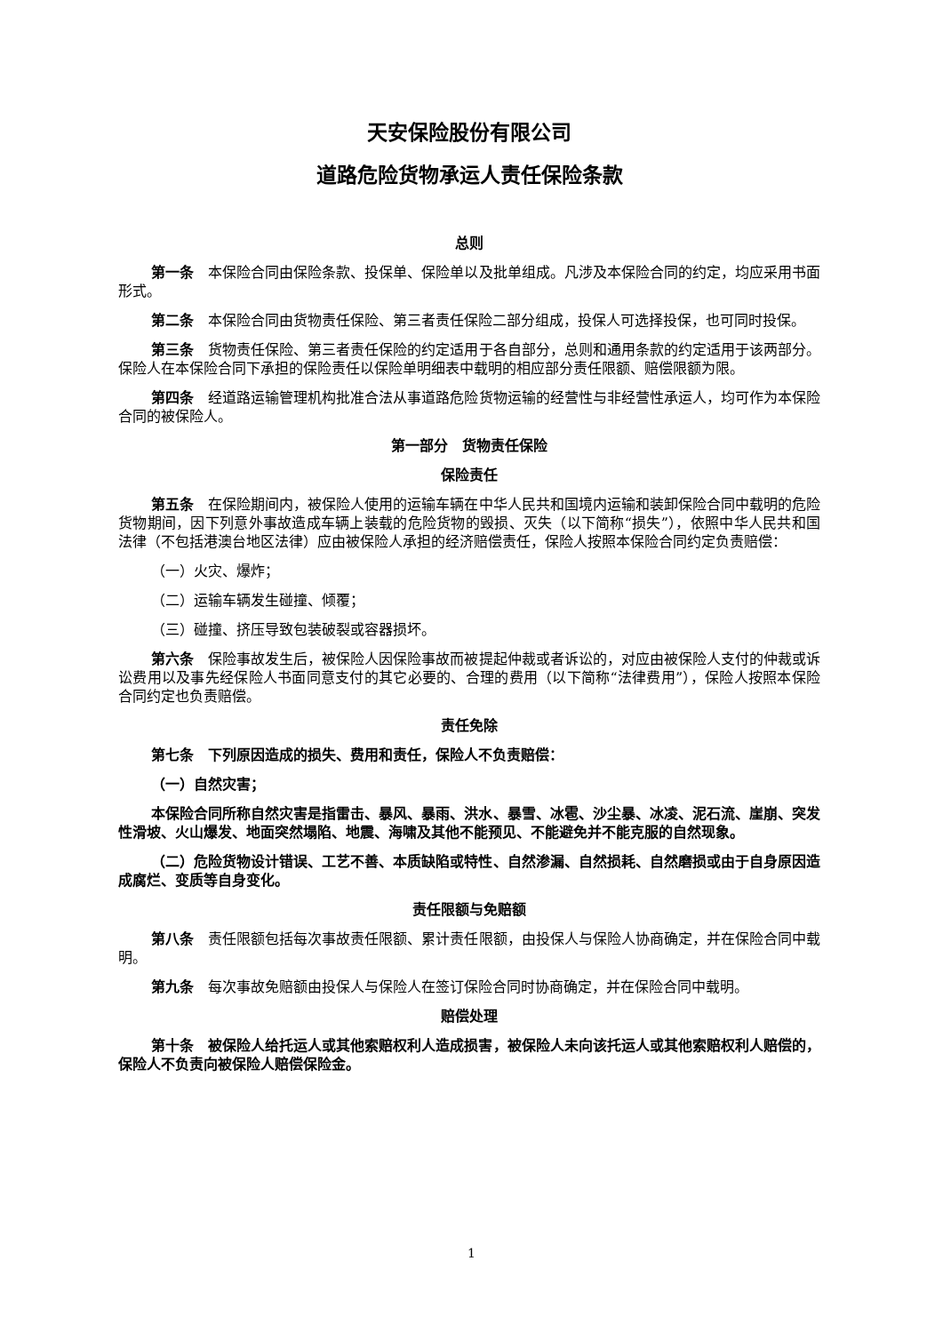天安保险股份有限公司
道路危险货物承运人责任保险条款
总则
第一条　本保险合同由保险条款、投保单、保险单以及批单组成。凡涉及本保险合同的约定，均应采用书面形式。
第二条　本保险合同由货物责任保险、第三者责任保险二部分组成，投保人可选择投保，也可同时投保。
第三条　货物责任保险、第三者责任保险的约定适用于各自部分，总则和通用条款的约定适用于该两部分。保险人在本保险合同下承担的保险责任以保险单明细表中载明的相应部分责任限额、赔偿限额为限。
第四条　经道路运输管理机构批准合法从事道路危险货物运输的经营性与非经营性承运人，均可作为本保险合同的被保险人。
第一部分　货物责任保险
保险责任
第五条　在保险期间内，被保险人使用的运输车辆在中华人民共和国境内运输和装卸保险合同中载明的危险货物期间，因下列意外事故造成车辆上装载的危险货物的毁损、灭失（以下简称“损失”），依照中华人民共和国法律（不包括港澳台地区法律）应由被保险人承担的经济赔偿责任，保险人按照本保险合同约定负责赔偿：
（一）火灾、爆炸；
（二）运输车辆发生碰撞、倾覆；
（三）碰撞、挤压导致包装破裂或容器损坏。
第六条　保险事故发生后，被保险人因保险事故而被提起仲裁或者诉讼的，对应由被保险人支付的仲裁或诉讼费用以及事先经保险人书面同意支付的其它必要的、合理的费用（以下简称“法律费用”），保险人按照本保险合同约定也负责赔偿。
责任免除
第七条　下列原因造成的损失、费用和责任，保险人不负责赔偿：
（一）自然灾害；
本保险合同所称自然灾害是指雷击、暴风、暴雨、洪水、暴雪、冰雹、沙尘暴、冰凌、泥石流、崖崩、突发性滑坡、火山爆发、地面突然塌陷、地震、海啸及其他不能预见、不能避免并不能克服的自然现象。
（二）危险货物设计错误、工艺不善、本质缺陷或特性、自然渗漏、自然损耗、自然磨损或由于自身原因造成腐烂、变质等自身变化。
责任限额与免赔额
第八条　责任限额包括每次事故责任限额、累计责任限额，由投保人与保险人协商确定，并在保险合同中载明。
第九条　每次事故免赔额由投保人与保险人在签订保险合同时协商确定，并在保险合同中载明。
赔偿处理
第十条　被保险人给托运人或其他索赔权利人造成损害，被保险人未向该托运人或其他索赔权利人赔偿的，保险人不负责向被保险人赔偿保险金。
1